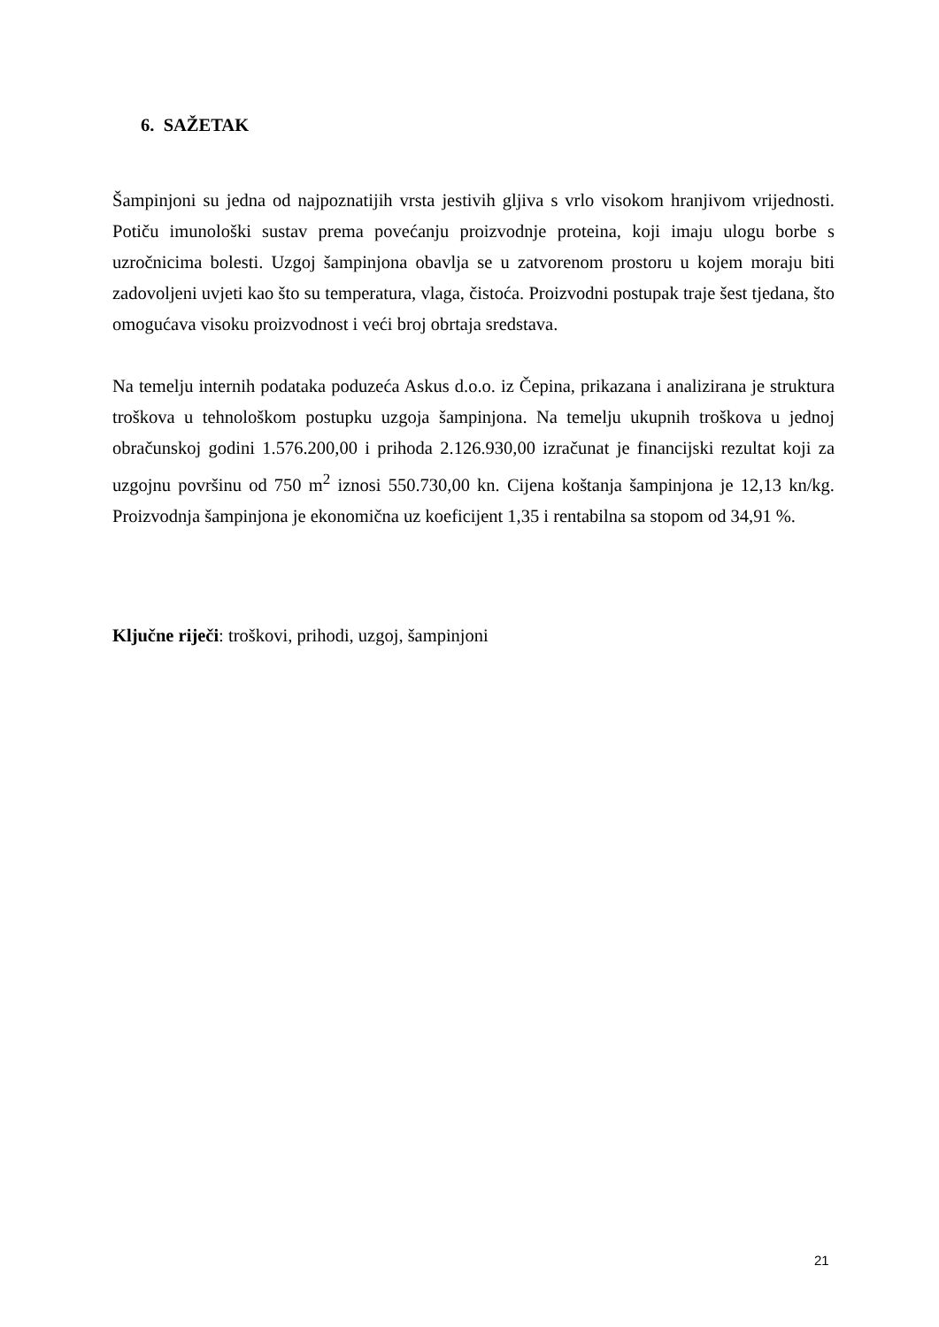6. SAŽETAK
Šampinjoni su jedna od najpoznatijih vrsta jestivih gljiva s vrlo visokom hranjivom vrijednosti. Potiču imunološki sustav prema povećanju proizvodnje proteina, koji imaju ulogu borbe s uzročnicima bolesti. Uzgoj šampinjona obavlja se u zatvorenom prostoru u kojem moraju biti zadovoljeni uvjeti kao što su temperatura, vlaga, čistoća. Proizvodni postupak traje šest tjedana, što omogućava visoku proizvodnost i veći broj obrtaja sredstava.
Na temelju internih podataka poduzeća Askus d.o.o. iz Čepina, prikazana i analizirana je struktura troškova u tehnološkom postupku uzgoja šampinjona. Na temelju ukupnih troškova u jednoj obračunskoj godini 1.576.200,00 i prihoda 2.126.930,00 izračunat je financijski rezultat koji za uzgojnu površinu od 750 m<sup>2</sup> iznosi 550.730,00 kn. Cijena koštanja šampinjona je 12,13 kn/kg. Proizvodnja šampinjona je ekonomična uz koeficijent 1,35 i rentabilna sa stopom od 34,91 %.
Ključne riječi: troškovi, prihodi, uzgoj, šampinjoni
21